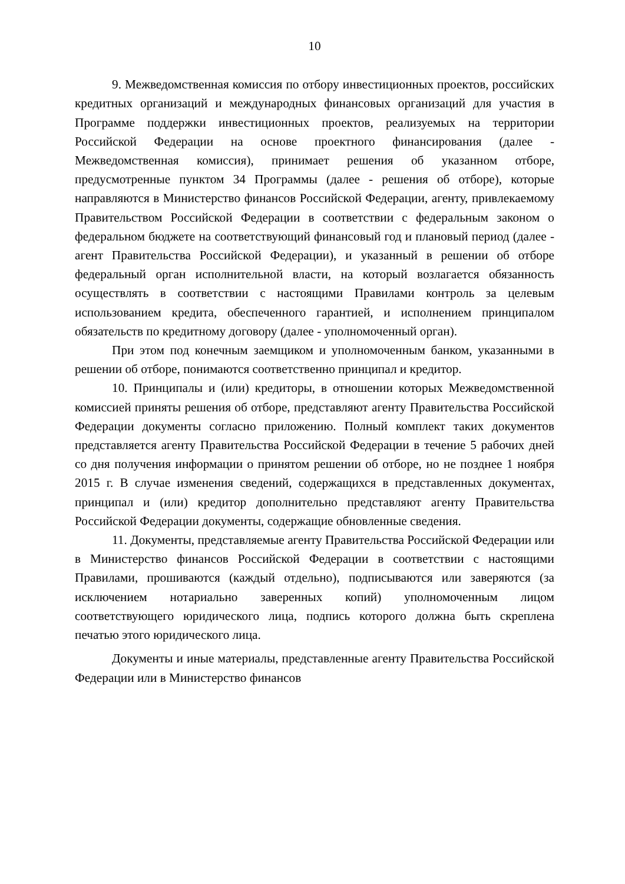10
9. Межведомственная комиссия по отбору инвестиционных проектов, российских кредитных организаций и международных финансовых организаций для участия в Программе поддержки инвестиционных проектов, реализуемых на территории Российской Федерации на основе проектного финансирования (далее - Межведомственная комиссия), принимает решения об указанном отборе, предусмотренные пунктом 34 Программы (далее - решения об отборе), которые направляются в Министерство финансов Российской Федерации, агенту, привлекаемому Правительством Российской Федерации в соответствии с федеральным законом о федеральном бюджете на соответствующий финансовый год и плановый период (далее - агент Правительства Российской Федерации), и указанный в решении об отборе федеральный орган исполнительной власти, на который возлагается обязанность осуществлять в соответствии с настоящими Правилами контроль за целевым использованием кредита, обеспеченного гарантией, и исполнением принципалом обязательств по кредитному договору (далее - уполномоченный орган).
При этом под конечным заемщиком и уполномоченным банком, указанными в решении об отборе, понимаются соответственно принципал и кредитор.
10. Принципалы и (или) кредиторы, в отношении которых Межведомственной комиссией приняты решения об отборе, представляют агенту Правительства Российской Федерации документы согласно приложению. Полный комплект таких документов представляется агенту Правительства Российской Федерации в течение 5 рабочих дней со дня получения информации о принятом решении об отборе, но не позднее 1 ноября 2015 г. В случае изменения сведений, содержащихся в представленных документах, принципал и (или) кредитор дополнительно представляют агенту Правительства Российской Федерации документы, содержащие обновленные сведения.
11. Документы, представляемые агенту Правительства Российской Федерации или в Министерство финансов Российской Федерации в соответствии с настоящими Правилами, прошиваются (каждый отдельно), подписываются или заверяются (за исключением нотариально заверенных копий) уполномоченным лицом соответствующего юридического лица, подпись которого должна быть скреплена печатью этого юридического лица.
Документы и иные материалы, представленные агенту Правительства Российской Федерации или в Министерство финансов